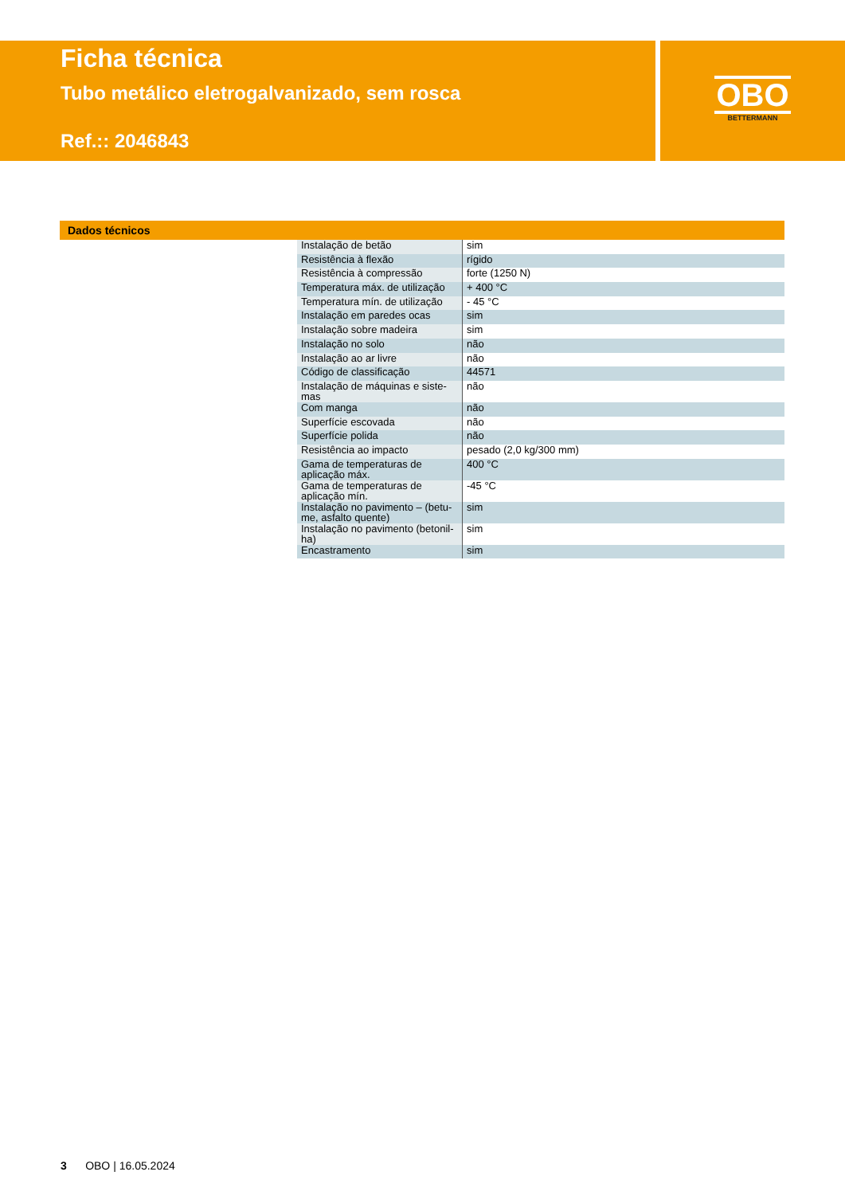Ficha técnica
Tubo metálico eletrogalvanizado, sem rosca
Ref.:: 2046843
OBO
BETTERMANN
Dados técnicos
| Instalação de betão | sim |
| Resistência à flexão | rígido |
| Resistência à compressão | forte (1250 N) |
| Temperatura máx. de utilização | + 400 °C |
| Temperatura mín. de utilização | - 45 °C |
| Instalação em paredes ocas | sim |
| Instalação sobre madeira | sim |
| Instalação no solo | não |
| Instalação ao ar livre | não |
| Código de classificação | 44571 |
| Instalação de máquinas e siste-mas | não |
| Com manga | não |
| Superfície escovada | não |
| Superfície polida | não |
| Resistência ao impacto | pesado (2,0 kg/300 mm) |
| Gama de temperaturas de aplicação máx. | 400 °C |
| Gama de temperaturas de aplicação mín. | -45 °C |
| Instalação no pavimento – (betu-me, asfalto quente) | sim |
| Instalação no pavimento (betonil-ha) | sim |
| Encastramento | sim |
3 OBO | 16.05.2024